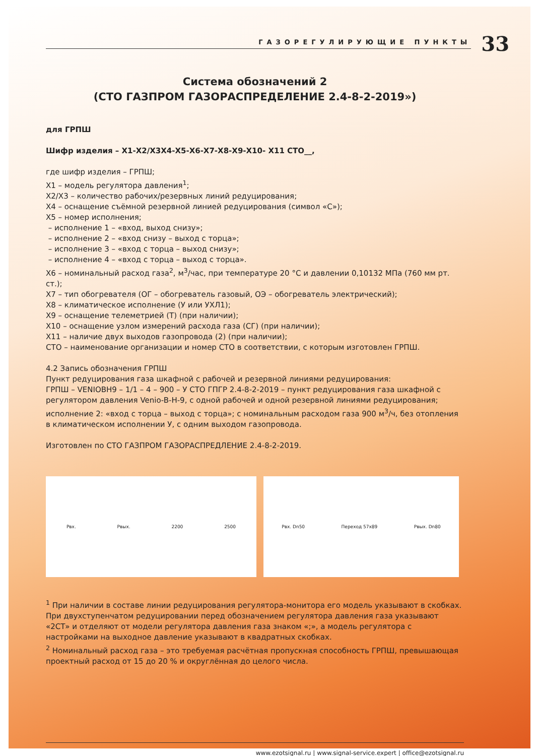ГАЗОРЕГУЛИРУЮЩИЕ ПУНКТЫ
33
Система обозначений 2
(СТО ГАЗПРОМ ГАЗОРАСПРЕДЕЛЕНИЕ 2.4-8-2-2019»)
для ГРПШ
Шифр изделия – Х1-Х2/Х3Х4-Х5-Х6-Х7-Х8-Х9-Х10- Х11 СТО__,
где шифр изделия – ГРПШ;
Х1 – модель регулятора давления<sup>1</sup>;
Х2/Х3 – количество рабочих/резервных линий редуцирования;
Х4 – оснащение съёмной резервной линией редуцирования (символ «С»);
Х5 – номер исполнения;
– исполнение 1 – «вход, выход снизу»;
– исполнение 2 – «вход снизу – выход с торца»;
– исполнение 3 – «вход с торца – выход снизу»;
– исполнение 4 – «вход с торца – выход с торца».
Х6 – номинальный расход газа<sup>2</sup>, м<sup>3</sup>/час, при температуре 20 °С и давлении 0,10132 МПа (760 мм рт. ст.);
Х7 – тип обогревателя (ОГ – обогреватель газовый, ОЭ – обогреватель электрический);
Х8 – климатическое исполнение (У или УХЛ1);
Х9 – оснащение телеметрией (Т) (при наличии);
Х10 – оснащение узлом измерений расхода газа (СГ) (при наличии);
Х11 – наличие двух выходов газопровода (2) (при наличии);
СТО – наименование организации и номер СТО в соответствии, с которым изготовлен ГРПШ.
4.2 Запись обозначения ГРПШ
Пункт редуцирования газа шкафной с рабочей и резервной линиями редуцирования:
ГРПШ – VENIOBH9 – 1/1 – 4 – 900 – У СТО ГПГР 2.4-8-2-2019 – пункт редуцирования газа шкафной с регулятором давления Venio-B-H-9, с одной рабочей и одной резервной линиями редуцирования; исполнение 2: «вход с торца – выход с торца»; с номинальным расходом газа 900 м<sup>3</sup>/ч, без отопления в климатическом исполнении У, с одним выходом газопровода.
Изготовлен по СТО ГАЗПРОМ ГАЗОРАСПРЕДЛЕНИЕ 2.4-8-2-2019.
Рвх. Рвых. 2200 2500 Рвх. Dn50 Переход 57x89 Рвых. Dn80
<sup>1</sup> При наличии в составе линии редуцирования регулятора-монитора его модель указывают в скобках. При двухступенчатом редуцировании перед обозначением регулятора давления газа указывают «2СТ» и отделяют от модели регулятора давления газа знаком «;», а модель регулятора с настройками на выходное давление указывают в квадратных скобках.
<sup>2</sup> Номинальный расход газа – это требуемая расчётная пропускная способность ГРПШ, превышающая проектный расход от 15 до 20 % и округлённая до целого числа.
www.ezotsignal.ru | www.signal-service.expert | office@ezotsignal.ru